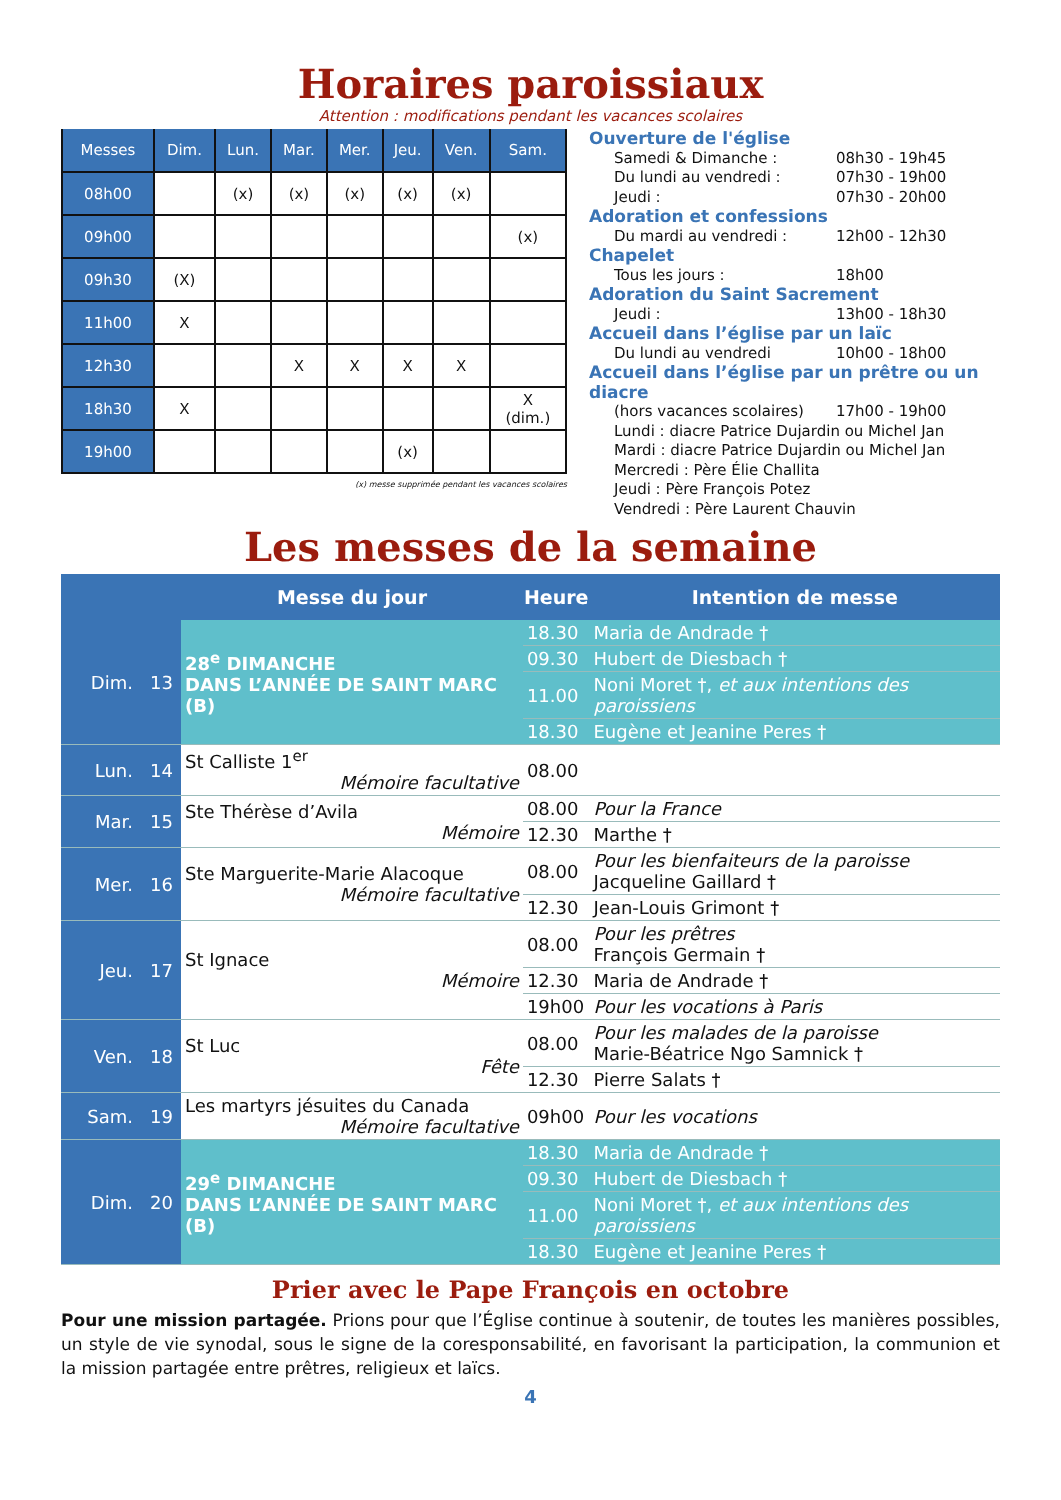Horaires paroissiaux
Attention : modifications pendant les vacances scolaires
| Messes | Dim. | Lun. | Mar. | Mer. | Jeu. | Ven. | Sam. |
| --- | --- | --- | --- | --- | --- | --- | --- |
| 08h00 | | (x) | (x) | (x) | (x) | (x) | |
| 09h00 | | | | | | | (x) |
| 09h30 | (X) | | | | | | |
| 11h00 | X | | | | | | |
| 12h30 | | | X | X | X | X | |
| 18h30 | X | | | | | | X (dim.) |
| 19h00 | | | | | (x) | | |
(x) messe supprimée pendant les vacances scolaires
Ouverture de l'église
Samedi & Dimanche : 08h30 - 19h45
Du lundi au vendredi : 07h30 - 19h00
Jeudi : 07h30 - 20h00
Adoration et confessions
Du mardi au vendredi : 12h00 - 12h30
Chapelet
Tous les jours : 18h00
Adoration du Saint Sacrement
Jeudi : 13h00 - 18h30
Accueil dans l’église par un laïc
Du lundi au vendredi 10h00 - 18h00
Accueil dans l’église par un prêtre ou un diacre
(hors vacances scolaires) 17h00 - 19h00
Lundi : diacre Patrice Dujardin ou Michel Jan
Mardi : diacre Patrice Dujardin ou Michel Jan
Mercredi : Père Élie Challita
Jeudi : Père François Potez
Vendredi : Père Laurent Chauvin
Les messes de la semaine
| | Messe du jour | Heure | Intention de messe |
| --- | --- | --- | --- |
| Dim. 13 | 28<sup>e</sup> DIMANCHE DANS L’ANNÉE DE SAINT MARC (B) | 18.30 | Maria de Andrade † |
| | | 09.30 | Hubert de Diesbach † |
| | | 11.00 | Noni Moret †, et aux intentions des paroissiens |
| | | 18.30 | Eugène et Jeanine Peres † |
| Lun. 14 | St Calliste 1<sup>er</sup> Mémoire facultative | 08.00 | |
| Mar. 15 | Ste Thérèse d’Avila Mémoire | 08.00 | Pour la France |
| | | 12.30 | Marthe † |
| Mer. 16 | Ste Marguerite-Marie Alacoque Mémoire facultative | 08.00 | Pour les bienfaiteurs de la paroisse Jacqueline Gaillard † |
| | | 12.30 | Jean-Louis Grimont † |
| Jeu. 17 | St Ignace Mémoire | 08.00 | Pour les prêtres François Germain † |
| | | 12.30 | Maria de Andrade † |
| | | 19h00 | Pour les vocations à Paris |
| Ven. 18 | St Luc Fête | 08.00 | Pour les malades de la paroisse Marie-Béatrice Ngo Samnick † |
| | | 12.30 | Pierre Salats † |
| Sam. 19 | Les martyrs jésuites du Canada Mémoire facultative | 09h00 | Pour les vocations |
| Dim. 20 | 29<sup>e</sup> DIMANCHE DANS L’ANNÉE DE SAINT MARC (B) | 18.30 | Maria de Andrade † |
| | | 09.30 | Hubert de Diesbach † |
| | | 11.00 | Noni Moret †, et aux intentions des paroissiens |
| | | 18.30 | Eugène et Jeanine Peres † |
Prier avec le Pape François en octobre
Pour une mission partagée. Prions pour que l’Église continue à soutenir, de toutes les manières possibles, un style de vie synodal, sous le signe de la coresponsabilité, en favorisant la participation, la communion et la mission partagée entre prêtres, religieux et laïcs.
4